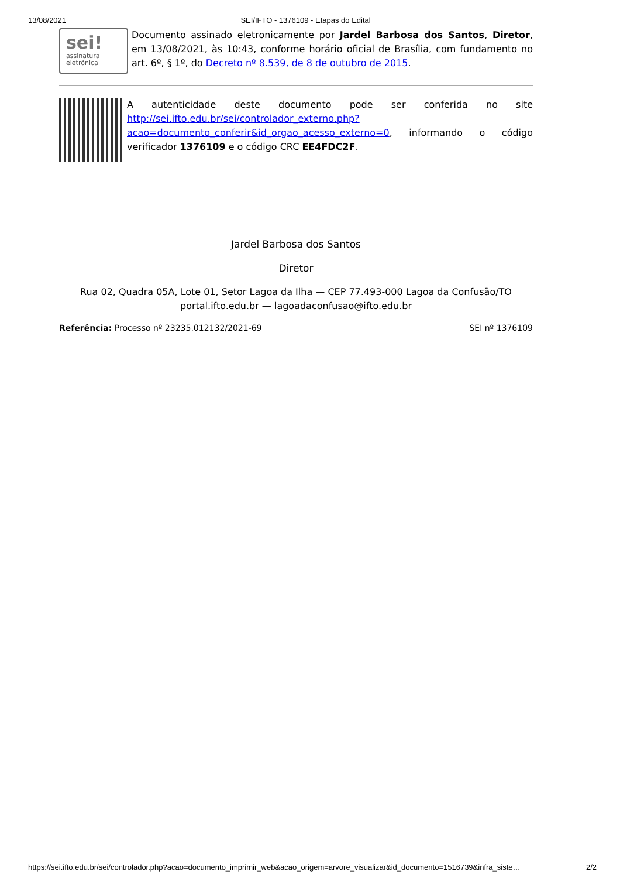13/08/2021 SEI/IFTO - 1376109 - Etapas do Edital
sei!
assinatura
eletrônica
Documento assinado eletronicamente por Jardel Barbosa dos Santos, Diretor, em 13/08/2021, às 10:43, conforme horário oficial de Brasília, com fundamento no art. 6º, § 1º, do Decreto nº 8.539, de 8 de outubro de 2015.
A autenticidade deste documento pode ser conferida no site http://sei.ifto.edu.br/sei/controlador_externo.php?acao=documento_conferir&id_orgao_acesso_externo=0, informando o código verificador 1376109 e o código CRC EE4FDC2F.
Jardel Barbosa dos Santos
Diretor
Rua 02, Quadra 05A, Lote 01, Setor Lagoa da Ilha — CEP 77.493-000 Lagoa da Confusão/TO
portal.ifto.edu.br — lagoadaconfusao@ifto.edu.br
Referência: Processo nº 23235.012132/2021-69 SEI nº 1376109
https://sei.ifto.edu.br/sei/controlador.php?acao=documento_imprimir_web&acao_origem=arvore_visualizar&id_documento=1516739&infra_siste… 2/2